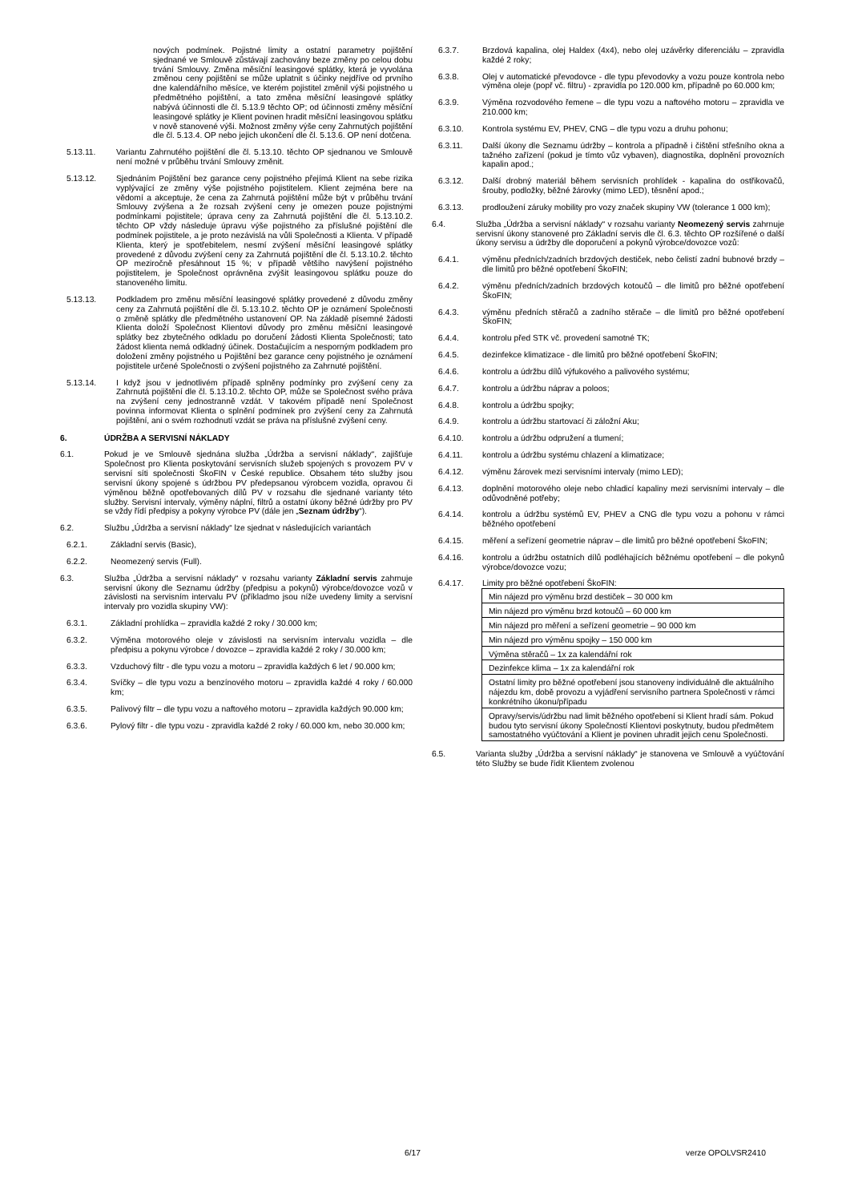nových podmínek. Pojistné limity a ostatní parametry pojištění sjednané ve Smlouvě zůstávají zachovány beze změny po celou dobu trvání Smlouvy. Změna měsíční leasingové splátky, která je vyvolána změnou ceny pojištění se může uplatnit s účinky nejdříve od prvního dne kalendářního měsíce, ve kterém pojistitel změnil výši pojistného u předmětného pojištění, a tato změna měsíční leasingové splátky nabývá účinnosti dle čl. 5.13.9 těchto OP; od účinnosti změny měsíční leasingové splátky je Klient povinen hradit měsíční leasingovou splátku v nově stanovené výši. Možnost změny výše ceny Zahrnutých pojištění dle čl. 5.13.4. OP nebo jejich ukončení dle čl. 5.13.6. OP není dotčena.
5.13.11. Variantu Zahrnutého pojištění dle čl. 5.13.10. těchto OP sjednanou ve Smlouvě není možné v průběhu trvání Smlouvy změnit.
5.13.12. Sjednáním Pojištění bez garance ceny pojistného přejímá Klient na sebe rizika vyplývající ze změny výše pojistného pojistitelem. Klient zejména bere na vědomí a akceptuje, že cena za Zahrnutá pojištění může být v průběhu trvání Smlouvy zvýšena a že rozsah zvýšení ceny je omezen pouze pojistnými podmínkami pojistitele; úprava ceny za Zahrnutá pojištění dle čl. 5.13.10.2. těchto OP vždy následuje úpravu výše pojistného za příslušné pojištění dle podmínek pojistitele, a je proto nezávislá na vůli Společnosti a Klienta. V případě Klienta, který je spotřebitelem, nesmí zvýšení měsíční leasingové splátky provedené z důvodu zvýšení ceny za Zahrnutá pojištění dle čl. 5.13.10.2. těchto OP meziročně přesáhnout 15 %; v případě většího navýšení pojistného pojistitelem, je Společnost oprávněna zvýšit leasingovou splátku pouze do stanoveného limitu.
5.13.13. Podkladem pro změnu měsíční leasingové splátky provedené z důvodu změny ceny za Zahrnutá pojištění dle čl. 5.13.10.2. těchto OP je oznámení Společnosti o změně splátky dle předmětného ustanovení OP. Na základě písemné žádosti Klienta doloží Společnost Klientovi důvody pro změnu měsíční leasingové splátky bez zbytečného odkladu po doručení žádosti Klienta Společnosti; tato žádost klienta nemá odkladný účinek. Dostačujícím a nesporným podkladem pro doložení změny pojistného u Pojištění bez garance ceny pojistného je oznámení pojistitele určené Společnosti o zvýšení pojistného za Zahrnuté pojištění.
5.13.14. I když jsou v jednotlivém případě splněny podmínky pro zvýšení ceny za Zahrnutá pojištění dle čl. 5.13.10.2. těchto OP, může se Společnost svého práva na zvýšení ceny jednostranně vzdát. V takovém případě není Společnost povinna informovat Klienta o splnění podmínek pro zvýšení ceny za Zahrnutá pojištění, ani o svém rozhodnutí vzdát se práva na příslušné zvýšení ceny.
6. ÚDRŽBA A SERVISNÍ NÁKLADY
6.1. Pokud je ve Smlouvě sjednána služba „Údržba a servisní náklady“, zajišťuje Společnost pro Klienta poskytování servisních služeb spojených s provozem PV v servisní síti společnosti ŠkoFIN v České republice. Obsahem této služby jsou servisní úkony spojené s údržbou PV předepsanou výrobcem vozidla, opravou či výměnou běžně opotřebovaných dílů PV v rozsahu dle sjednané varianty této služby. Servisní intervaly, výměny náplní, filtrů a ostatní úkony běžné údržby pro PV se vždy řídí předpisy a pokyny výrobce PV (dále jen „Seznam údržby“).
6.2. Službu „Údržba a servisní náklady“ lze sjednat v následujících variantách
6.2.1. Základní servis (Basic),
6.2.2. Neomezený servis (Full).
6.3. Služba „Údržba a servisní náklady“ v rozsahu varianty Základní servis zahrnuje servisní úkony dle Seznamu údržby (předpisu a pokynů) výrobce/dovozce vozů v závislosti na servisním intervalu PV (příkladmo jsou níže uvedeny limity a servisní intervaly pro vozidla skupiny VW):
6.3.1. Základní prohlídka – zpravidla každé 2 roky / 30.000 km;
6.3.2. Výměna motorového oleje v závislosti na servisním intervalu vozidla – dle předpisu a pokynu výrobce / dovozce – zpravidla každé 2 roky / 30.000 km;
6.3.3. Vzduchový filtr - dle typu vozu a motoru – zpravidla každých 6 let / 90.000 km;
6.3.4. Svíčky – dle typu vozu a benzínového motoru – zpravidla každé 4 roky / 60.000 km;
6.3.5. Palivový filtr – dle typu vozu a naftového motoru – zpravidla každých 90.000 km;
6.3.6. Pylový filtr - dle typu vozu - zpravidla každé 2 roky / 60.000 km, nebo 30.000 km;
6.3.7. Brzdová kapalina, olej Haldex (4x4), nebo olej uzávěrky diferenciálu – zpravidla každé 2 roky;
6.3.8. Olej v automatické převodovce - dle typu převodovky a vozu pouze kontrola nebo výměna oleje (popř vč. filtru) - zpravidla po 120.000 km, případně po 60.000 km;
6.3.9. Výměna rozvodového řemene – dle typu vozu a naftového motoru – zpravidla ve 210.000 km;
6.3.10. Kontrola systému EV, PHEV, CNG – dle typu vozu a druhu pohonu;
6.3.11. Další úkony dle Seznamu údržby – kontrola a případně i čištění střešního okna a tažného zařízení (pokud je tímto vůz vybaven), diagnostika, doplnění provozních kapalin apod.;
6.3.12. Další drobný materiál během servisních prohlídek - kapalina do ostřikovačů, šrouby, podložky, běžné žárovky (mimo LED), těsnění apod.;
6.3.13. prodloužení záruky mobility pro vozy značek skupiny VW (tolerance 1 000 km);
6.4. Služba „Údržba a servisní náklady“ v rozsahu varianty Neomezený servis zahrnuje servisní úkony stanovené pro Základní servis dle čl. 6.3. těchto OP rozšířené o další úkony servisu a údržby dle doporučení a pokynů výrobce/dovozce vozů:
6.4.1. výměnu předních/zadních brzdových destiček, nebo čelistí zadní bubnové brzdy – dle limitů pro běžné opotřebení ŠkoFIN;
6.4.2. výměnu předních/zadních brzdových kotoučů – dle limitů pro běžné opotřebení ŠkoFIN;
6.4.3. výměnu předních stěračů a zadního stěrače – dle limitů pro běžné opotřebení ŠkoFIN;
6.4.4. kontrolu před STK vč. provedení samotné TK;
6.4.5. dezinfekce klimatizace - dle limitů pro běžné opotřebení ŠkoFIN;
6.4.6. kontrolu a údržbu dílů výfukového a palivového systému;
6.4.7. kontrolu a údržbu náprav a poloos;
6.4.8. kontrolu a údržbu spojky;
6.4.9. kontrolu a údržbu startovací či záložní Aku;
6.4.10. kontrolu a údržbu odpružení a tlumení;
6.4.11. kontrolu a údržbu systému chlazení a klimatizace;
6.4.12. výměnu žárovek mezi servisními intervaly (mimo LED);
6.4.13. doplnění motorového oleje nebo chladicí kapaliny mezi servisními intervaly – dle odůvodněné potřeby;
6.4.14. kontrolu a údržbu systémů EV, PHEV a CNG dle typu vozu a pohonu v rámci běžného opotřebení
6.4.15. měření a seřízení geometrie náprav – dle limitů pro běžné opotřebení ŠkoFIN;
6.4.16. kontrolu a údržbu ostatních dílů podléhajících běžnému opotřebení – dle pokynů výrobce/dovozce vozu;
6.4.17. Limity pro běžné opotřebení ŠkoFIN:
| Min nájezd pro výměnu brzd destiček – 30 000 km |
| Min nájezd pro výměnu brzd kotoučů – 60 000 km |
| Min nájezd pro měření a seřízení geometrie – 90 000 km |
| Min nájezd pro výměnu spojky – 150 000 km |
| Výměna stěračů – 1x za kalendářní rok |
| Dezinfekce klima – 1x za kalendářní rok |
| Ostatní limity pro běžné opotřebení jsou stanoveny individuálně dle aktuálního nájezdu km, době provozu a vyjádření servisního partnera Společnosti v rámci konkrétního úkonu/případu |
| Opravy/servis/údržbu nad limit běžného opotřebení si Klient hradí sám. Pokud budou tyto servisní úkony Společností Klientovi poskytnuty, budou předmětem samostatného vyúčtování a Klient je povinen uhradit jejich cenu Společnosti. |
6.5. Varianta služby „Údržba a servisní náklady“ je stanovena ve Smlouvě a vyúčtování této Služby se bude řídit Klientem zvolenou
6/17 verze OPOLVSR2410